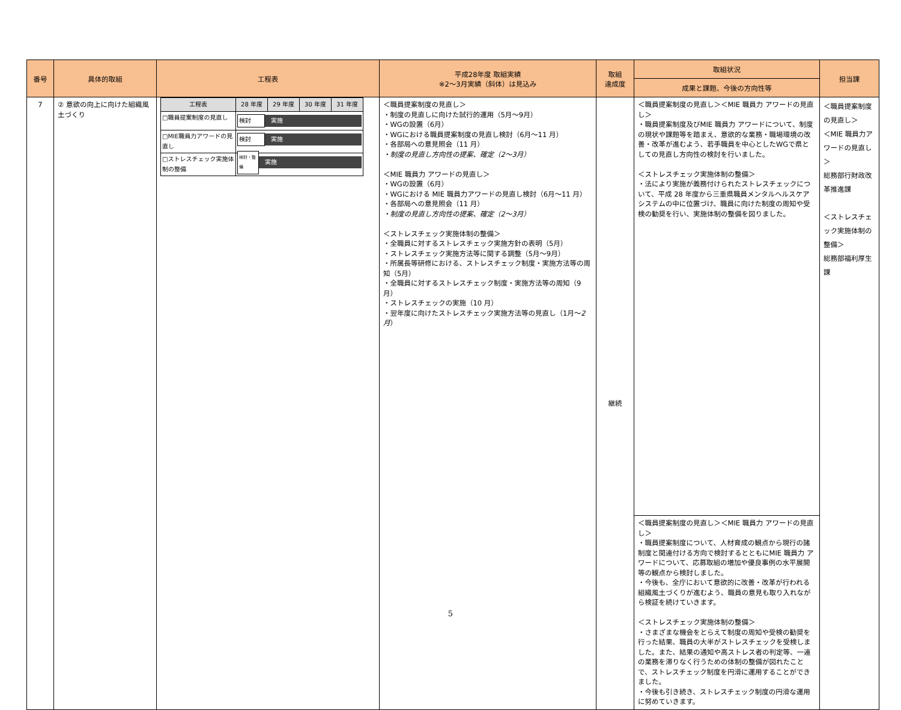| 番号 | 具体的取組 | 工程表 | 平成28年度 取組実績 ※2～3月実績（斜体）は見込み | 取組 達成度 | 取組状況 | 担当課 |
| --- | --- | --- | --- | --- | --- | --- |
| | | | | | 成果と課題、今後の方向性等 | |
| 7 | ② 意欲の向上に向けた組織風土づくり | / 工程表 / 28 年度 / 29 年度 / 30 年度 / 31 年度 / / --- / --- / --- / --- / --- / / □職員提案制度の見直し / 検討 実施 / / / / / □MIE職員力アワードの見直し / 検討 実施 / / / / / □ストレスチェック実施体制の整備 / 検討・整備 実施 / / / / | ＜職員提案制度の見直し＞ ・制度の見直しに向けた試行的運用（5月～9月） ・WGの設置（6月） ・WGにおける職員提案制度の見直し検討（6月～11 月） ・各部局への意見照会（11 月） ・制度の見直し方向性の提案、確定（2～3月） ＜MIE 職員力 アワードの見直し＞ ・WGの設置（6月） ・WGにおける MIE 職員力アワードの見直し検討（6月～11 月） ・各部局への意見照会（11 月） ・制度の見直し方向性の提案、確定（2～3月） ＜ストレスチェック実施体制の整備＞ ・全職員に対するストレスチェック実施方針の表明（5月） ・ストレスチェック実施方法等に関する調整（5月～9月） ・所属長等研修における、ストレスチェック制度・実施方法等の周知（5月） ・全職員に対するストレスチェック制度・実施方法等の周知（9月） ・ストレスチェックの実施（10 月） ・翌年度に向けたストレスチェック実施方法等の見直し（1月～ 2月 ） | 継続 | ＜職員提案制度の見直し＞＜MIE 職員力 アワードの見直し＞ ・職員提案制度及びMIE 職員力 アワードについて、制度の現状や課題等を踏まえ、意欲的な業務・職場環境の改善・改革が進むよう、若手職員を中心としたWGで県としての見直し方向性の検討を行いました。 ＜ストレスチェック実施体制の整備＞ ・法により実施が義務付けられたストレスチェックについて、平成 28 年度から三重県職員メンタルヘルスケアシステムの中に位置づけ、職員に向けた制度の周知や受検の勧奨を行い、実施体制の整備を図りました。 | ＜職員提案制度の見直し＞ ＜MIE 職員力アワードの見直し＞ 総務部行財政改革推進課 ＜ストレスチェック実施体制の整備＞ 総務部福利厚生課 |
| | | | | | ＜職員提案制度の見直し＞＜MIE 職員力 アワードの見直し＞ ・職員提案制度について、人材育成の観点から現行の諸制度と関連付ける方向で検討するとともにMIE 職員力 アワードについて、応募取組の増加や優良事例の水平展開等の観点から検討しました。 ・今後も、全庁において意欲的に改善・改革が行われる組織風土づくりが進むよう、職員の意見も取り入れながら検証を続けていきます。 ＜ストレスチェック実施体制の整備＞ ・さまざまな機会をとらえて制度の周知や受検の勧奨を行った結果、職員の大半がストレスチェックを受検しました。また、結果の通知や高ストレス者の判定等、一連の業務を滞りなく行うための体制の整備が図れたことで、ストレスチェック制度を円滑に運用することができました。 ・今後も引き続き、ストレスチェック制度の円滑な運用に努めていきます。 | |
5